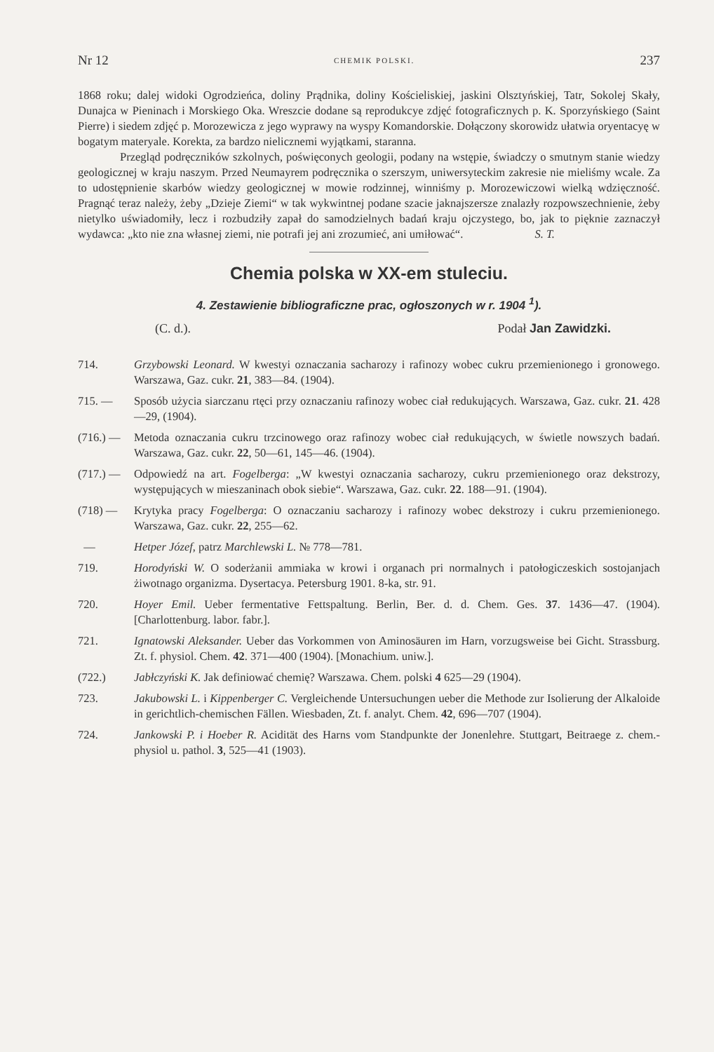Nr 12 CHEMIK POLSKI. 237
1868 roku; dalej widoki Ogrodzieńca, doliny Prądnika, doliny Kościeliskiej, jaskini Olsztyńskiej, Tatr, Sokolej Skały, Dunajca w Pieninach i Morskiego Oka. Wreszcie dodane są reprodukcye zdjęć fotograficznych p. K. Sporzyńskiego (Saint Pierre) i siedem zdjęć p. Morozewicza z jego wyprawy na wyspy Komandorskie. Dołączony skorowidz ułatwia oryentacyę w bogatym materyale. Korekta, za bardzo nielicznemi wyjątkami, staranna.
Przegląd podręczników szkolnych, poświęconych geologii, podany na wstępie, świadczy o smutnym stanie wiedzy geologicznej w kraju naszym. Przed Neumayrem podręcznika o szerszym, uniwersyteckim zakresie nie mieliśmy wcale. Za to udostępnienie skarbów wiedzy geologicznej w mowie rodzinnej, winniśmy p. Morozewiczowi wielką wdzięczność. Pragnąć teraz należy, żeby „Dzieje Ziemi“ w tak wykwintnej podane szacie jaknajszersze znalazły rozpowszechnienie, żeby nietylko uświadomiły, lecz i rozbudziły zapał do samodzielnych badań kraju ojczystego, bo, jak to pięknie zaznaczył wydawca: „kto nie zna własnej ziemi, nie potrafi jej ani zrozumieć, ani umiłować“.
S. T.
Chemia polska w XX-em stuleciu.
4. Zestawienie bibliograficzne prac, ogłoszonych w r. 1904 <sup>1</sup>).
(C. d.). Podał Jan Zawidzki.
714. Grzybowski Leonard. W kwestyi oznaczania sacharozy i rafinozy wobec cukru przemienionego i gronowego. Warszawa, Gaz. cukr. 21, 383—84. (1904).
715. — Sposób użycia siarczanu rtęci przy oznaczaniu rafinozy wobec ciał redukujących. Warszawa, Gaz. cukr. 21. 428—29, (1904).
(716.) — Metoda oznaczania cukru trzcinowego oraz rafinozy wobec ciał redukujących, w świetle nowszych badań. Warszawa, Gaz. cukr. 22, 50—61, 145—46. (1904).
(717.) — Odpowiedź na art. Fogelberga: „W kwestyi oznaczania sacharozy, cukru przemienionego oraz dekstrozy, występujących w mieszaninach obok siebie“. Warszawa, Gaz. cukr. 22. 188—91. (1904).
(718) — Krytyka pracy Fogelberga: O oznaczaniu sacharozy i rafinozy wobec dekstrozy i cukru przemienionego. Warszawa, Gaz. cukr. 22, 255—62.
— Hetper Józef, patrz Marchlewski L. № 778—781.
719. Horodyński W. O soderżanii ammiaka w krowi i organach pri normalnych i patołogiczeskich sostojanjach żiwotnago organizma. Dysertacya. Petersburg 1901. 8-ka, str. 91.
720. Hoyer Emil. Ueber fermentative Fettspaltung. Berlin, Ber. d. d. Chem. Ges. 37. 1436—47. (1904). [Charlottenburg. labor. fabr.].
721. Ignatowski Aleksander. Ueber das Vorkommen von Aminosäuren im Harn, vorzugsweise bei Gicht. Strassburg. Zt. f. physiol. Chem. 42. 371—400 (1904). [Monachium. uniw.].
(722.) Jabłczyński K. Jak definiować chemię? Warszawa. Chem. polski 4 625—29 (1904).
723. Jakubowski L. i Kippenberger C. Vergleichende Untersuchungen ueber die Methode zur Isolierung der Alkaloide in gerichtlich-chemischen Fällen. Wiesbaden, Zt. f. analyt. Chem. 42, 696—707 (1904).
724. Jankowski P. i Hoeber R. Acidität des Harns vom Standpunkte der Jonenlehre. Stuttgart, Beitraege z. chem.-physiol u. pathol. 3, 525—41 (1903).